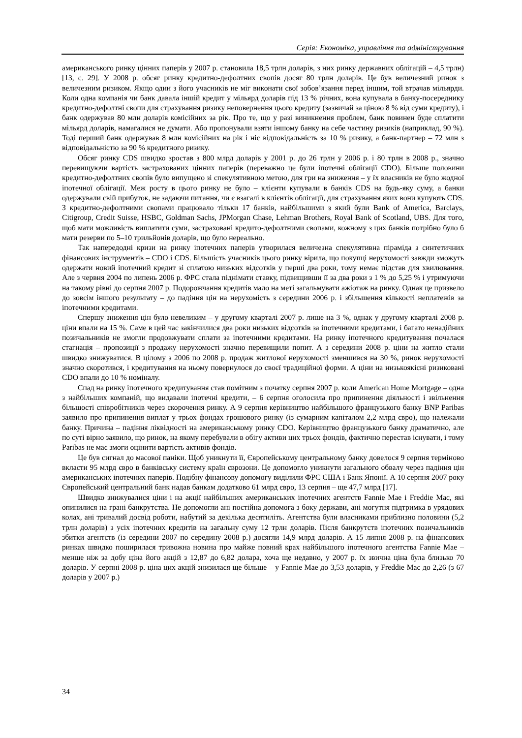Серія: Економіка, управління та адміністрування
американського ринку цінних паперів у 2007 р. становила 18,5 трлн доларів, з них ринку державних облігацій – 4,5 трлн) [13, с. 29]. У 2008 р. обсяг ринку кредитно-дефолтних свопів досяг 80 трлн доларів. Це був величезний ринок з величезним ризиком. Якщо один з його учасників не міг виконати свої зобов’язання перед іншим, той втрачав мільярди. Коли одна компанія чи банк давала іншій кредит у мільярд доларів під 13 % річних, вона купувала в банку-посереднику кредитно-дефолтні свопи для страхування ризику неповернення цього кредиту (зазвичай за ціною 8 % від суми кредиту), і банк одержував 80 млн доларів комісійних за рік. Про те, що у разі виникнення проблем, банк повинен буде сплатити мільярд доларів, намагалися не думати. Або пропонували взяти іншому банку на себе частину ризиків (наприклад, 90 %). Тоді перший банк одержував 8 млн комісійних на рік і ніс відповідальність за 10 % ризику, а банк-партнер – 72 млн з відповідальністю за 90 % кредитного ризику.
Обсяг ринку CDS швидко зростав з 800 млрд доларів у 2001 р. до 26 трлн у 2006 р. і 80 трлн в 2008 р., значно перевищуючи вартість застрахованих цінних паперів (переважно це були іпотечні облігації CDO). Більше половини кредитно-дефолтних свопів було випущено зі спекулятивною метою, для гри на зниження – у їх власників не було жодної іпотечної облігації. Меж росту в цього ринку не було – клієнти купували в банків CDS на будь-яку суму, а банки одержували свій прибуток, не задаючи питання, чи є взагалі в клієнтів облігації, для страхування яких вони купують CDS. З кредитно-дефолтними свопами працювало тільки 17 банків, найбільшими з який були Bank of America, Barclays, Citigroup, Credit Suisse, HSBC, Goldman Sachs, JPMorgan Chase, Lehman Brothers, Royal Bank of Scotland, UBS. Для того, щоб мати можливість виплатити суми, застраховані кредито-дефолтними свопами, кожному з цих банків потрібно було б мати резерви по 5–10 трильйонів доларів, що було нереально.
Так напередодні кризи на ринку іпотечних паперів утворилася величезна спекулятивна піраміда з синтетичних фінансових інструментів – CDO і CDS. Більшість учасників цього ринку вірила, що покупці нерухомості завжди зможуть одержати новий іпотечний кредит зі сплатою низьких відсотків у перші два роки, тому немає підстав для хвилювання. Але з червня 2004 по липень 2006 р. ФРС стала піднімати ставку, підвищивши її за два роки з 1 % до 5,25 % і утримуючи на такому рівні до серпня 2007 р. Подорожчання кредитів мало на меті загальмувати ажіотаж на ринку. Однак це призвело до зовсім іншого результату – до падіння цін на нерухомість з середини 2006 р. і збільшення кількості неплатежів за іпотечними кредитами.
Спершу зниження цін було невеликим – у другому кварталі 2007 р. лише на 3 %, однак у другому кварталі 2008 р. ціни впали на 15 %. Саме в цей час закінчилися два роки низьких відсотків за іпотечними кредитами, і багато ненадійних позичальників не змогли продовжувати сплати за іпотечними кредитами. На ринку іпотечного кредитування почалася стагнація – пропозиції з продажу нерухомості значно перевищили попит. А з середини 2008 р. ціни на житло стали швидко знижуватися. В цілому з 2006 по 2008 р. продаж житлової нерухомості зменшився на 30 %, ринок нерухомості значно скоротився, і кредитування на ньому повернулося до своєї традиційної форми. А ціни на низькоякісні ризиковані CDO впали до 10 % номіналу.
Спад на ринку іпотечного кредитування став помітним з початку серпня 2007 р. коли American Home Mortgage – одна з найбільших компаній, що видавали іпотечні кредити, – 6 серпня оголосила про припинення діяльності і звільнення більшості співробітників через скорочення ринку. А 9 серпня керівництво найбільшого французького банку BNP Paribas заявило про припинення виплат у трьох фондах грошового ринку (із сумарним капіталом 2,2 млрд євро), що належали банку. Причина – падіння ліквідності на американському ринку CDO. Керівництво французького банку драматично, але по суті вірно заявило, що ринок, на якому перебували в обігу активи цих трьох фондів, фактично перестав існувати, і тому Paribas не має змоги оцінити вартість активів фондів.
Це був сигнал до масової паніки. Щоб уникнути її, Європейському центральному банку довелося 9 серпня терміново вкласти 95 млрд євро в банківську систему країн єврозони. Це допомогло уникнути загального обвалу через падіння цін американських іпотечних паперів. Подібну фінансову допомогу виділили ФРС США і Банк Японії. А 10 серпня 2007 року Європейський центральний банк надав банкам додатково 61 млрд євро, 13 серпня – ще 47,7 млрд [17].
Швидко знижувалися ціни і на акції найбільших американських іпотечних агентств Fannie Mae і Freddie Mac, які опинилися на грані банкрутства. Не допомогли ані постійна допомога з боку держави, ані могутня підтримка в урядових колах, ані тривалий досвід роботи, набутий за декілька десятиліть. Агентства були власниками приблизно половини (5,2 трлн доларів) з усіх іпотечних кредитів на загальну суму 12 трлн доларів. Після банкрутств іпотечних позичальників збитки агентств (із середини 2007 по середину 2008 р.) досягли 14,9 млрд доларів. А 15 липня 2008 р. на фінансових ринках швидко поширилася тривожна новина про майже повний крах найбільшого іпотечного агентства Fannie Mae – менше ніж за добу ціна його акцій з 12,87 до 6,82 долара, хоча ще недавно, у 2007 р. їх звична ціна була близько 70 доларів. У серпні 2008 р. ціна цих акцій знизилася ще більше – у Fannie Mae до 3,53 доларів, у Freddie Mac до 2,26 (з 67 доларів у 2007 р.)
34